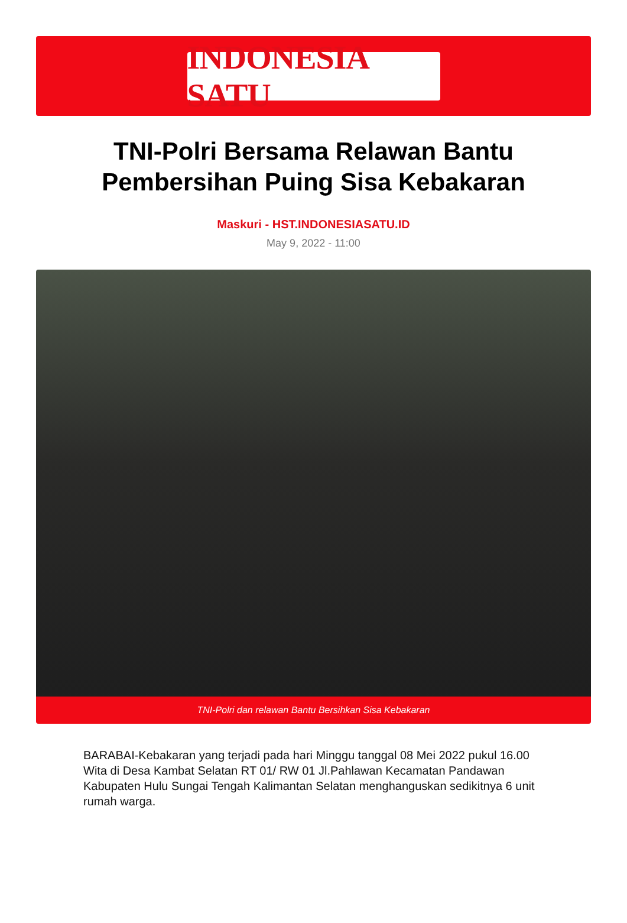INDONESIA SATU
TNI-Polri Bersama Relawan Bantu Pembersihan Puing Sisa Kebakaran
Maskuri - HST.INDONESIASATU.ID
May 9, 2022 - 11:00
TNI-Polri dan relawan Bantu Bersihkan Sisa Kebakaran
BARABAI-Kebakaran yang terjadi pada hari Minggu tanggal 08 Mei 2022 pukul 16.00 Wita di Desa Kambat Selatan RT 01/ RW 01 Jl.Pahlawan Kecamatan Pandawan Kabupaten Hulu Sungai Tengah Kalimantan Selatan menghanguskan sedikitnya 6 unit rumah warga.